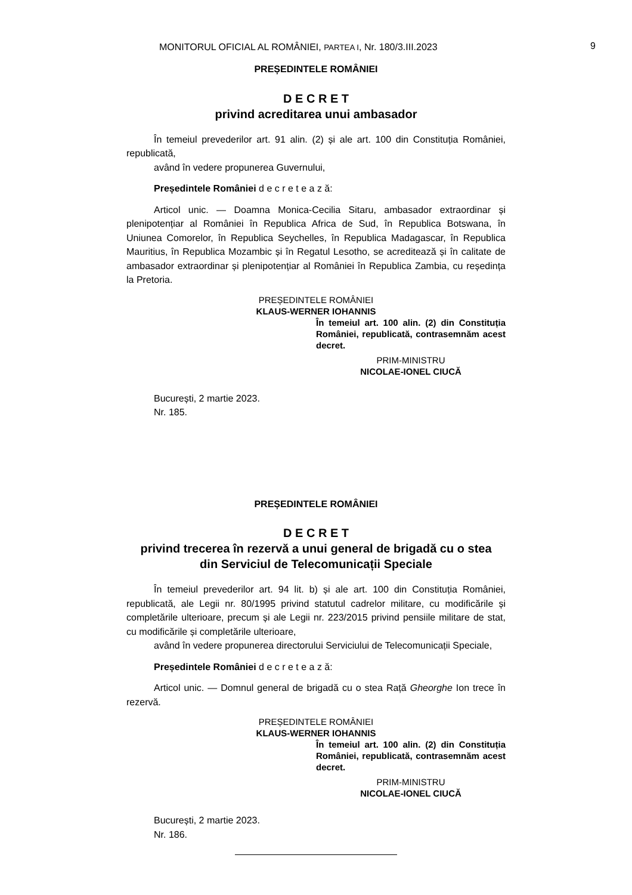MONITORUL OFICIAL AL ROMÂNIEI, PARTEA I, Nr. 180/3.III.2023 9
PREȘEDINTELE ROMÂNIEI
D E C R E T
privind acreditarea unui ambasador
În temeiul prevederilor art. 91 alin. (2) și ale art. 100 din Constituția României, republicată,
având în vedere propunerea Guvernului,
Președintele României d e c r e t e a z ă:
Articol unic. — Doamna Monica-Cecilia Sitaru, ambasador extraordinar și plenipotențiar al României în Republica Africa de Sud, în Republica Botswana, în Uniunea Comorelor, în Republica Seychelles, în Republica Madagascar, în Republica Mauritius, în Republica Mozambic și în Regatul Lesotho, se acreditează și în calitate de ambasador extraordinar și plenipotențiar al României în Republica Zambia, cu reședința la Pretoria.
PREȘEDINTELE ROMÂNIEI
KLAUS-WERNER IOHANNIS
În temeiul art. 100 alin. (2) din Constituția României, republicată, contrasemnăm acest decret.
PRIM-MINISTRU
NICOLAE-IONEL CIUCĂ
București, 2 martie 2023.
Nr. 185.
PREȘEDINTELE ROMÂNIEI
D E C R E T
privind trecerea în rezervă a unui general de brigadă cu o stea
din Serviciul de Telecomunicații Speciale
În temeiul prevederilor art. 94 lit. b) și ale art. 100 din Constituția României, republicată, ale Legii nr. 80/1995 privind statutul cadrelor militare, cu modificările și completările ulterioare, precum și ale Legii nr. 223/2015 privind pensiile militare de stat, cu modificările și completările ulterioare,
având în vedere propunerea directorului Serviciului de Telecomunicații Speciale,
Președintele României d e c r e t e a z ă:
Articol unic. — Domnul general de brigadă cu o stea Rață Gheorghe Ion trece în rezervă.
PREȘEDINTELE ROMÂNIEI
KLAUS-WERNER IOHANNIS
În temeiul art. 100 alin. (2) din Constituția României, republicată, contrasemnăm acest decret.
PRIM-MINISTRU
NICOLAE-IONEL CIUCĂ
București, 2 martie 2023.
Nr. 186.